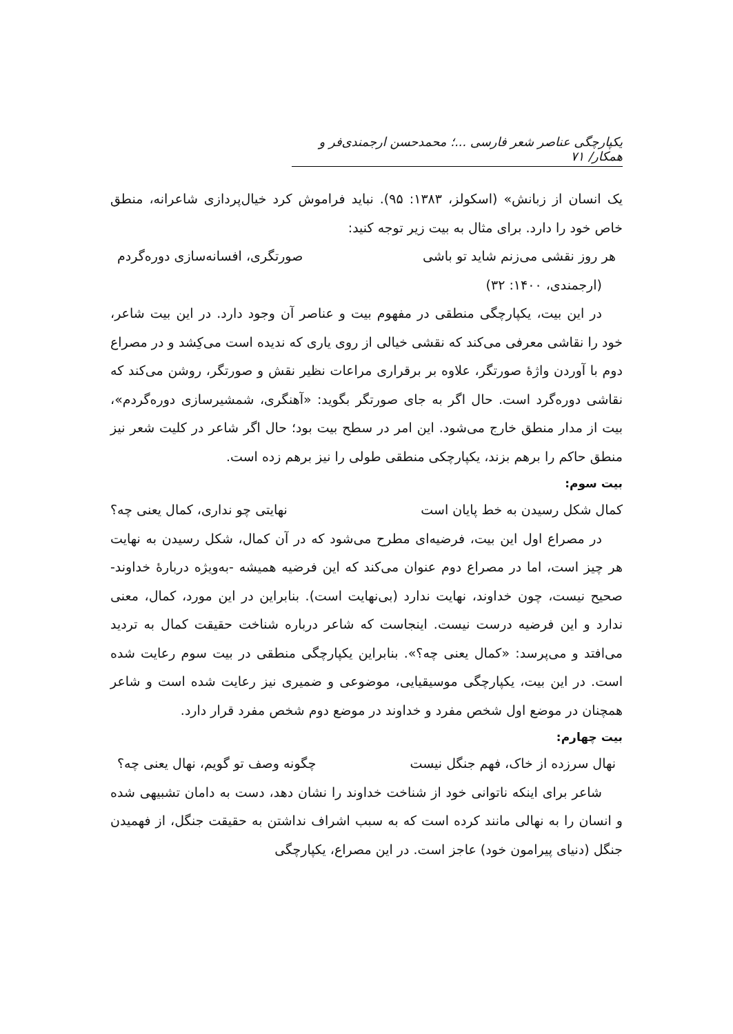یکپارچگی عناصر شعر فارسی ...؛ محمدحسن ارجمندی‌فر و همکار/ ۷۱
یک انسان از زبانش» (اسکولز، ۱۳۸۳: ۹۵). نباید فراموش کرد خیال‌پردازی شاعرانه، منطق خاص خود را دارد. برای مثال به بیت زیر توجه کنید:
هر روز نقشی می‌زنم شاید تو باشی صورتگری، افسانه‌سازی دوره‌گردم
(ارجمندی، ۱۴۰۰: ۳۲)
در این بیت، یکپارچگی منطقی در مفهوم بیت و عناصر آن وجود دارد. در این بیت شاعر، خود را نقاشی معرفی می‌کند که نقشی خیالی از روی یاری که ندیده است می‌کِشد و در مصراع دوم با آوردن واژهٔ صورتگر، علاوه بر برقراری مراعات نظیر نقش و صورتگر، روشن می‌کند که نقاشی دوره‌گرد است. حال اگر به جای صورتگر بگوید: «آهنگری، شمشیرسازی دوره‌گردم»، بیت از مدار منطق خارج می‌شود. این امر در سطح بیت بود؛ حال اگر شاعر در کلیت شعر نیز منطق حاکم را برهم بزند، یکپارچکی منطقی طولی را نیز برهم زده است.
بیت سوم:
کمال شکل رسیدن به خط پایان است نهایتی چو نداری، کمال یعنی چه؟
در مصراع اول این بیت، فرضیه‌ای مطرح می‌شود که در آن کمال، شکل رسیدن به نهایت هر چیز است، اما در مصراع دوم عنوان می‌کند که این فرضیه همیشه -به‌ویژه دربارهٔ خداوند- صحیح نیست، چون خداوند، نهایت ندارد (بی‌نهایت است). بنابراین در این مورد، کمال، معنی ندارد و این فرضیه درست نیست. اینجاست که شاعر درباره شناخت حقیقت کمال به تردید می‌افتد و می‌پرسد: «کمال یعنی چه؟». بنابراین یکپارچگی منطقی در بیت سوم رعایت شده است. در این بیت، یکپارچگی موسیقیایی، موضوعی و ضمیری نیز رعایت شده است و شاعر همچنان در موضع اول شخص مفرد و خداوند در موضع دوم شخص مفرد قرار دارد.
بیت چهارم:
نهال سرزده از خاک، فهم جنگل نیست چگونه وصف تو گویم، نهال یعنی چه؟
شاعر برای اینکه ناتوانی خود از شناخت خداوند را نشان دهد، دست به دامان تشبیهی شده و انسان را به نهالی مانند کرده است که به سبب اشراف نداشتن به حقیقت جنگل، از فهمیدن جنگل (دنیای پیرامون خود) عاجز است. در این مصراع، یکپارچگی